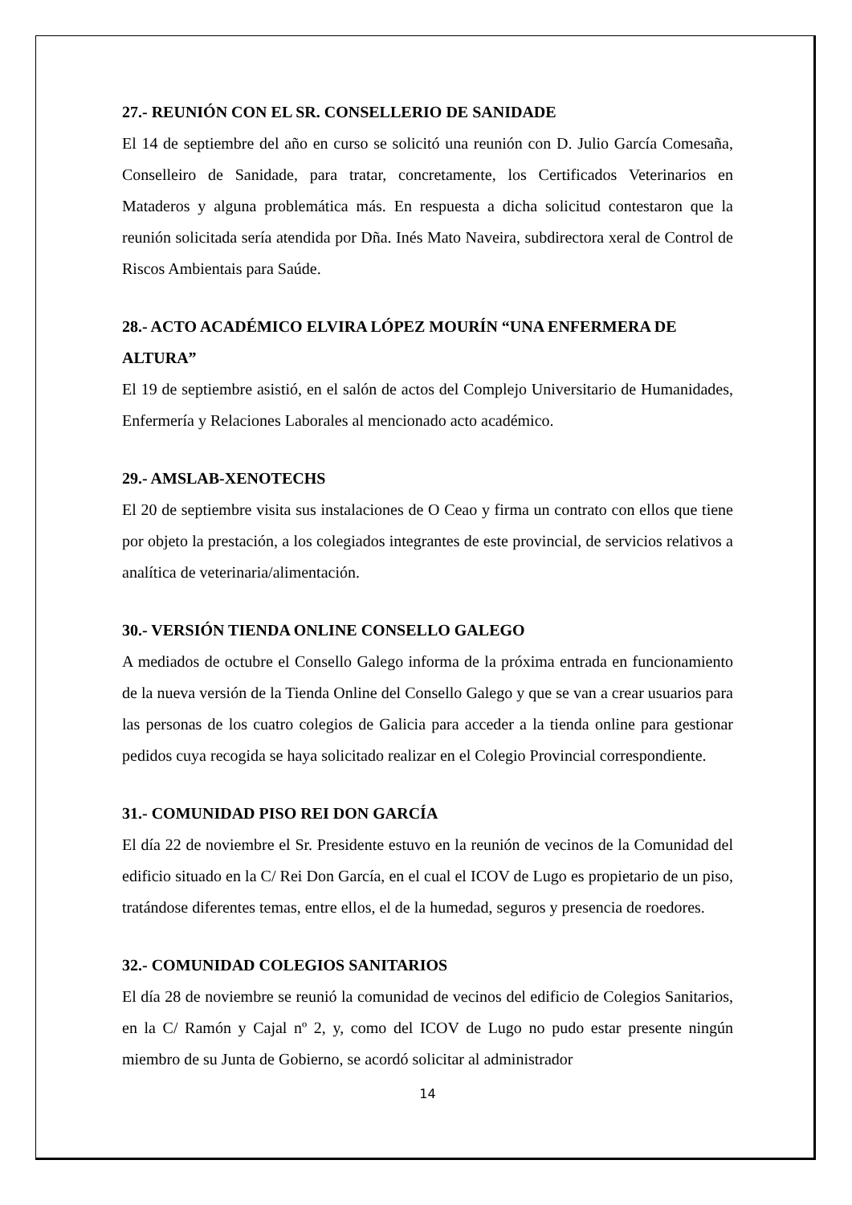27.- REUNIÓN CON EL SR. CONSELLERIO DE SANIDADE
El 14 de septiembre del año en curso se solicitó una reunión con D. Julio García Comesaña, Conselleiro de Sanidade, para tratar, concretamente, los Certificados Veterinarios en Mataderos y alguna problemática más. En respuesta a dicha solicitud contestaron que la reunión solicitada sería atendida por Dña. Inés Mato Naveira, subdirectora xeral de Control de Riscos Ambientais para Saúde.
28.- ACTO ACADÉMICO ELVIRA LÓPEZ MOURÍN “UNA ENFERMERA DE ALTURA”
El 19 de septiembre asistió, en el salón de actos del Complejo Universitario de Humanidades, Enfermería y Relaciones Laborales al mencionado acto académico.
29.- AMSLAB-XENOTECHS
El 20 de septiembre visita sus instalaciones de O Ceao y firma un contrato con ellos que tiene por objeto la prestación, a los colegiados integrantes de este provincial, de servicios relativos a analítica de veterinaria/alimentación.
30.- VERSIÓN TIENDA ONLINE CONSELLO GALEGO
A mediados de octubre el Consello Galego informa de la próxima entrada en funcionamiento de la nueva versión de la Tienda Online del Consello Galego y que se van a crear usuarios para las personas de los cuatro colegios de Galicia para acceder a la tienda online para gestionar pedidos cuya recogida se haya solicitado realizar en el Colegio Provincial correspondiente.
31.- COMUNIDAD PISO REI DON GARCÍA
El día 22 de noviembre el Sr. Presidente estuvo en la reunión de vecinos de la Comunidad del edificio situado en la C/ Rei Don García, en el cual el ICOV de Lugo es propietario de un piso, tratándose diferentes temas, entre ellos, el de la humedad, seguros y presencia de roedores.
32.- COMUNIDAD COLEGIOS SANITARIOS
El día 28 de noviembre se reunió la comunidad de vecinos del edificio de Colegios Sanitarios, en la C/ Ramón y Cajal nº 2, y, como del ICOV de Lugo no pudo estar presente ningún miembro de su Junta de Gobierno, se acordó solicitar al administrador
14